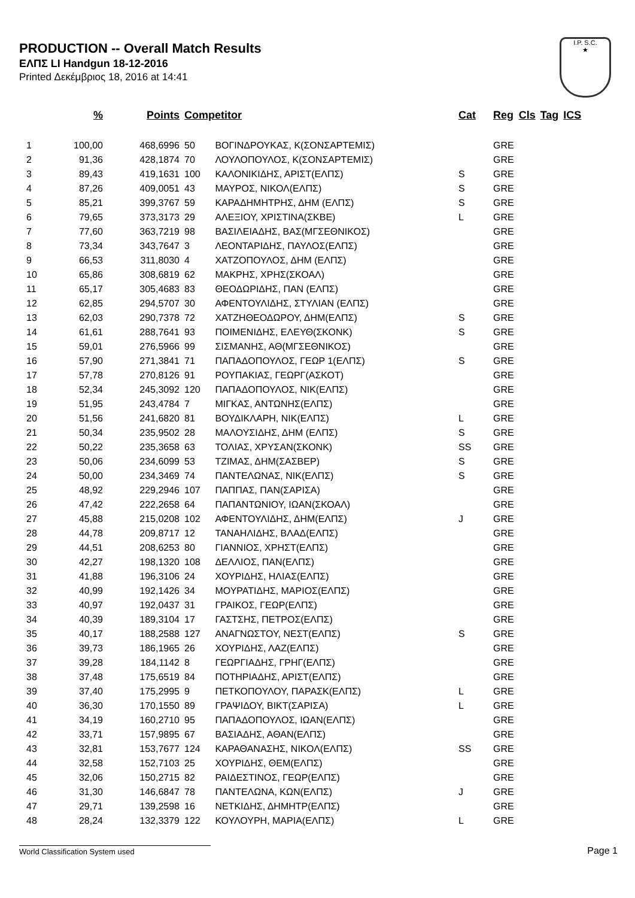PRODUCTION -- Overall Match Results
ΕΛΠΣ LI Handgun 18-12-2016
Printed Δεκέμβριος 18, 2016 at 14:41
I.P. S.C.
★
| | % | Points | Competitor | | Cat | Reg | Cls | Tag | ICS |
| --- | --- | --- | --- | --- | --- | --- | --- | --- | --- |
| 1 | 100,00 | 468,6996 | 50 | ΒΟΓΙΝΔΡΟΥΚΑΣ, Κ(ΣΟΝΣΑΡΤΕΜΙΣ) | | GRE | | | |
| 2 | 91,36 | 428,1874 | 70 | ΛΟΥΛΟΠΟΥΛΟΣ, Κ(ΣΟΝΣΑΡΤΕΜΙΣ) | | GRE | | | |
| 3 | 89,43 | 419,1631 | 100 | ΚΑΛΟΝΙΚΙΔΗΣ, ΑΡΙΣΤ(ΕΛΠΣ) | S | GRE | | | |
| 4 | 87,26 | 409,0051 | 43 | ΜΑΥΡΟΣ, ΝΙΚΟΛ(ΕΛΠΣ) | S | GRE | | | |
| 5 | 85,21 | 399,3767 | 59 | ΚΑΡΑΔΗΜΗΤΡΗΣ, ΔΗΜ (ΕΛΠΣ) | S | GRE | | | |
| 6 | 79,65 | 373,3173 | 29 | ΑΛΕΞΙΟΥ, ΧΡΙΣΤΙΝΑ(ΣΚΒΕ) | L | GRE | | | |
| 7 | 77,60 | 363,7219 | 98 | ΒΑΣΙΛΕΙΑΔΗΣ, ΒΑΣ(ΜΓΣΕΘΝΙΚΟΣ) | | GRE | | | |
| 8 | 73,34 | 343,7647 | 3 | ΛΕΟΝΤΑΡΙΔΗΣ, ΠΑΥΛΟΣ(ΕΛΠΣ) | | GRE | | | |
| 9 | 66,53 | 311,8030 | 4 | ΧΑΤΖΟΠΟΥΛΟΣ, ΔΗΜ (ΕΛΠΣ) | | GRE | | | |
| 10 | 65,86 | 308,6819 | 62 | ΜΑΚΡΗΣ, ΧΡΗΣ(ΣΚΟΑΛ) | | GRE | | | |
| 11 | 65,17 | 305,4683 | 83 | ΘΕΟΔΩΡΙΔΗΣ, ΠΑΝ (ΕΛΠΣ) | | GRE | | | |
| 12 | 62,85 | 294,5707 | 30 | ΑΦΕΝΤΟΥΛΙΔΗΣ, ΣΤΥΛΙΑΝ (ΕΛΠΣ) | | GRE | | | |
| 13 | 62,03 | 290,7378 | 72 | ΧΑΤΖΗΘΕΟΔΩΡΟΥ, ΔΗΜ(ΕΛΠΣ) | S | GRE | | | |
| 14 | 61,61 | 288,7641 | 93 | ΠΟΙΜΕΝΙΔΗΣ, ΕΛΕΥΘ(ΣΚΟΝΚ) | S | GRE | | | |
| 15 | 59,01 | 276,5966 | 99 | ΣΙΣΜΑΝΗΣ, ΑΘ(ΜΓΣΕΘΝΙΚΟΣ) | | GRE | | | |
| 16 | 57,90 | 271,3841 | 71 | ΠΑΠΑΔΟΠΟΥΛΟΣ, ΓΕΩΡ 1(ΕΛΠΣ) | S | GRE | | | |
| 17 | 57,78 | 270,8126 | 91 | ΡΟΥΠΑΚΙΑΣ, ΓΕΩΡΓ(ΑΣΚΟΤ) | | GRE | | | |
| 18 | 52,34 | 245,3092 | 120 | ΠΑΠΑΔΟΠΟΥΛΟΣ, ΝΙΚ(ΕΛΠΣ) | | GRE | | | |
| 19 | 51,95 | 243,4784 | 7 | ΜΙΓΚΑΣ, ΑΝΤΩΝΗΣ(ΕΛΠΣ) | | GRE | | | |
| 20 | 51,56 | 241,6820 | 81 | ΒΟΥΔΙΚΛΑΡΗ, ΝΙΚ(ΕΛΠΣ) | L | GRE | | | |
| 21 | 50,34 | 235,9502 | 28 | ΜΑΛΟΥΣΙΔΗΣ, ΔΗΜ (ΕΛΠΣ) | S | GRE | | | |
| 22 | 50,22 | 235,3658 | 63 | ΤΟΛΙΑΣ, ΧΡΥΣΑΝ(ΣΚΟΝΚ) | SS | GRE | | | |
| 23 | 50,06 | 234,6099 | 53 | ΤΖΙΜΑΣ, ΔΗΜ(ΣΑΣΒΕΡ) | S | GRE | | | |
| 24 | 50,00 | 234,3469 | 74 | ΠΑΝΤΕΛΩΝΑΣ, ΝΙΚ(ΕΛΠΣ) | S | GRE | | | |
| 25 | 48,92 | 229,2946 | 107 | ΠΑΠΠΑΣ, ΠΑΝ(ΣΑΡΙΣΑ) | | GRE | | | |
| 26 | 47,42 | 222,2658 | 64 | ΠΑΠΑΝΤΩΝΙΟΥ, ΙΩΑΝ(ΣΚΟΑΛ) | | GRE | | | |
| 27 | 45,88 | 215,0208 | 102 | ΑΦΕΝΤΟΥΛΙΔΗΣ, ΔΗΜ(ΕΛΠΣ) | J | GRE | | | |
| 28 | 44,78 | 209,8717 | 12 | ΤΑΝΑΗΛΙΔΗΣ, ΒΛΑΔ(ΕΛΠΣ) | | GRE | | | |
| 29 | 44,51 | 208,6253 | 80 | ΓΙΑΝΝΙΟΣ, ΧΡΗΣΤ(ΕΛΠΣ) | | GRE | | | |
| 30 | 42,27 | 198,1320 | 108 | ΔΕΛΛΙΟΣ, ΠΑΝ(ΕΛΠΣ) | | GRE | | | |
| 31 | 41,88 | 196,3106 | 24 | ΧΟΥΡΙΔΗΣ, ΗΛΙΑΣ(ΕΛΠΣ) | | GRE | | | |
| 32 | 40,99 | 192,1426 | 34 | ΜΟΥΡΑΤΙΔΗΣ, ΜΑΡΙΟΣ(ΕΛΠΣ) | | GRE | | | |
| 33 | 40,97 | 192,0437 | 31 | ΓΡΑΙΚΟΣ, ΓΕΩΡ(ΕΛΠΣ) | | GRE | | | |
| 34 | 40,39 | 189,3104 | 17 | ΓΑΣΤΣΗΣ, ΠΕΤΡΟΣ(ΕΛΠΣ) | | GRE | | | |
| 35 | 40,17 | 188,2588 | 127 | ΑΝΑΓΝΩΣΤΟΥ, ΝΕΣΤ(ΕΛΠΣ) | S | GRE | | | |
| 36 | 39,73 | 186,1965 | 26 | ΧΟΥΡΙΔΗΣ, ΛΑΖ(ΕΛΠΣ) | | GRE | | | |
| 37 | 39,28 | 184,1142 | 8 | ΓΕΩΡΓΙΑΔΗΣ, ΓΡΗΓ(ΕΛΠΣ) | | GRE | | | |
| 38 | 37,48 | 175,6519 | 84 | ΠΟΤΗΡΙΑΔΗΣ, ΑΡΙΣΤ(ΕΛΠΣ) | | GRE | | | |
| 39 | 37,40 | 175,2995 | 9 | ΠΕΤΚΟΠΟΥΛΟΥ, ΠΑΡΑΣΚ(ΕΛΠΣ) | L | GRE | | | |
| 40 | 36,30 | 170,1550 | 89 | ΓΡΑΨΙΔΟΥ, ΒΙΚΤ(ΣΑΡΙΣΑ) | L | GRE | | | |
| 41 | 34,19 | 160,2710 | 95 | ΠΑΠΑΔΟΠΟΥΛΟΣ, ΙΩΑΝ(ΕΛΠΣ) | | GRE | | | |
| 42 | 33,71 | 157,9895 | 67 | ΒΑΣΙΑΔΗΣ, ΑΘΑΝ(ΕΛΠΣ) | | GRE | | | |
| 43 | 32,81 | 153,7677 | 124 | ΚΑΡΑΘΑΝΑΣΗΣ, ΝΙΚΟΛ(ΕΛΠΣ) | SS | GRE | | | |
| 44 | 32,58 | 152,7103 | 25 | ΧΟΥΡΙΔΗΣ, ΘΕΜ(ΕΛΠΣ) | | GRE | | | |
| 45 | 32,06 | 150,2715 | 82 | ΡΑΙΔΕΣΤΙΝΟΣ, ΓΕΩΡ(ΕΛΠΣ) | | GRE | | | |
| 46 | 31,30 | 146,6847 | 78 | ΠΑΝΤΕΛΩΝΑ, ΚΩΝ(ΕΛΠΣ) | J | GRE | | | |
| 47 | 29,71 | 139,2598 | 16 | ΝΕΤΚΙΔΗΣ, ΔΗΜΗΤΡ(ΕΛΠΣ) | | GRE | | | |
| 48 | 28,24 | 132,3379 | 122 | ΚΟΥΛΟΥΡΗ, ΜΑΡΙΑ(ΕΛΠΣ) | L | GRE | | | |
World Classification System used Page 1